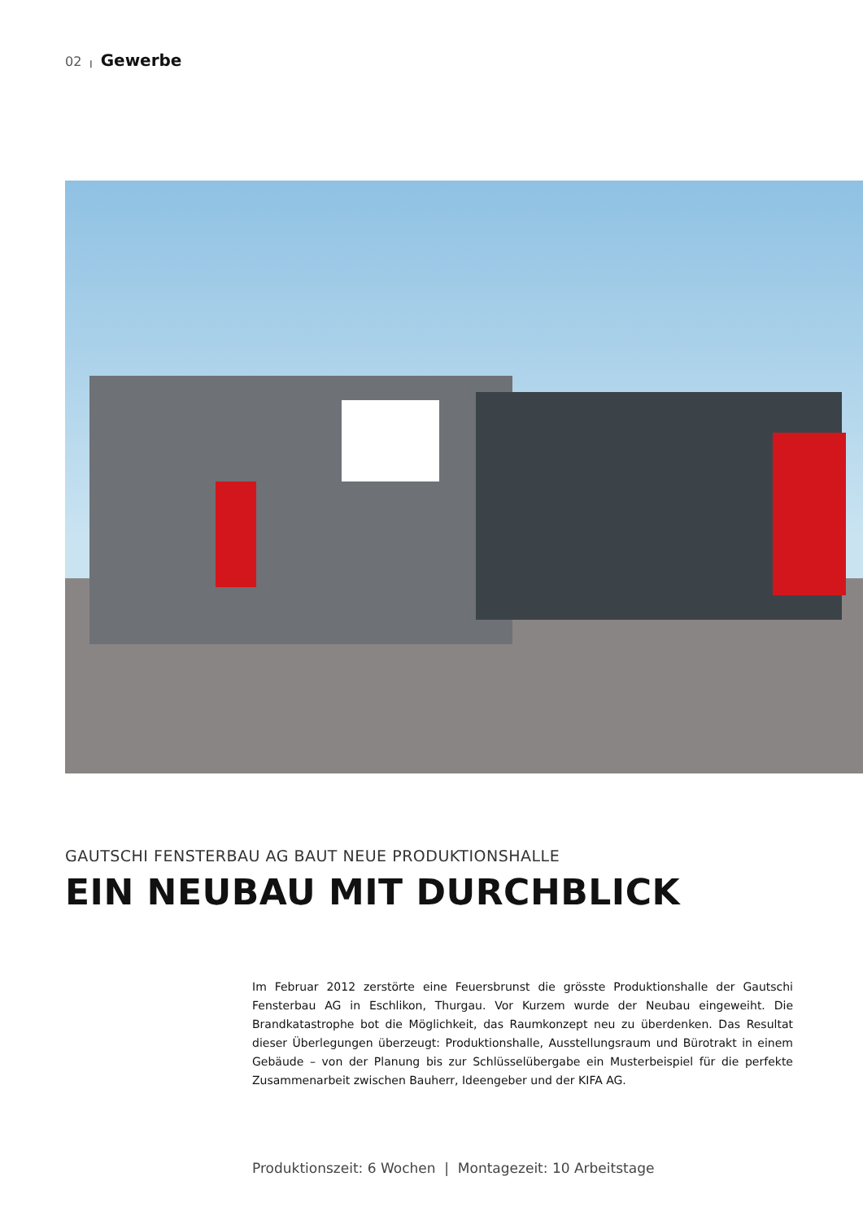02 | Gewerbe
GAUTSCHI FENSTERBAU AG BAUT NEUE PRODUKTIONSHALLE
EIN NEUBAU MIT DURCHBLICK
Im Februar 2012 zerstörte eine Feuersbrunst die grösste Produktionshalle der Gautschi Fensterbau AG in Eschlikon, Thurgau. Vor Kurzem wurde der Neubau eingeweiht. Die Brandkatastrophe bot die Möglichkeit, das Raumkonzept neu zu überdenken. Das Resultat dieser Überlegungen überzeugt: Produktionshalle, Ausstellungsraum und Bürotrakt in einem Gebäude – von der Planung bis zur Schlüsselübergabe ein Musterbeispiel für die perfekte Zusammenarbeit zwischen Bauherr, Ideengeber und der KIFA AG.
Produktionszeit: 6 Wochen | Montagezeit: 10 Arbeitstage